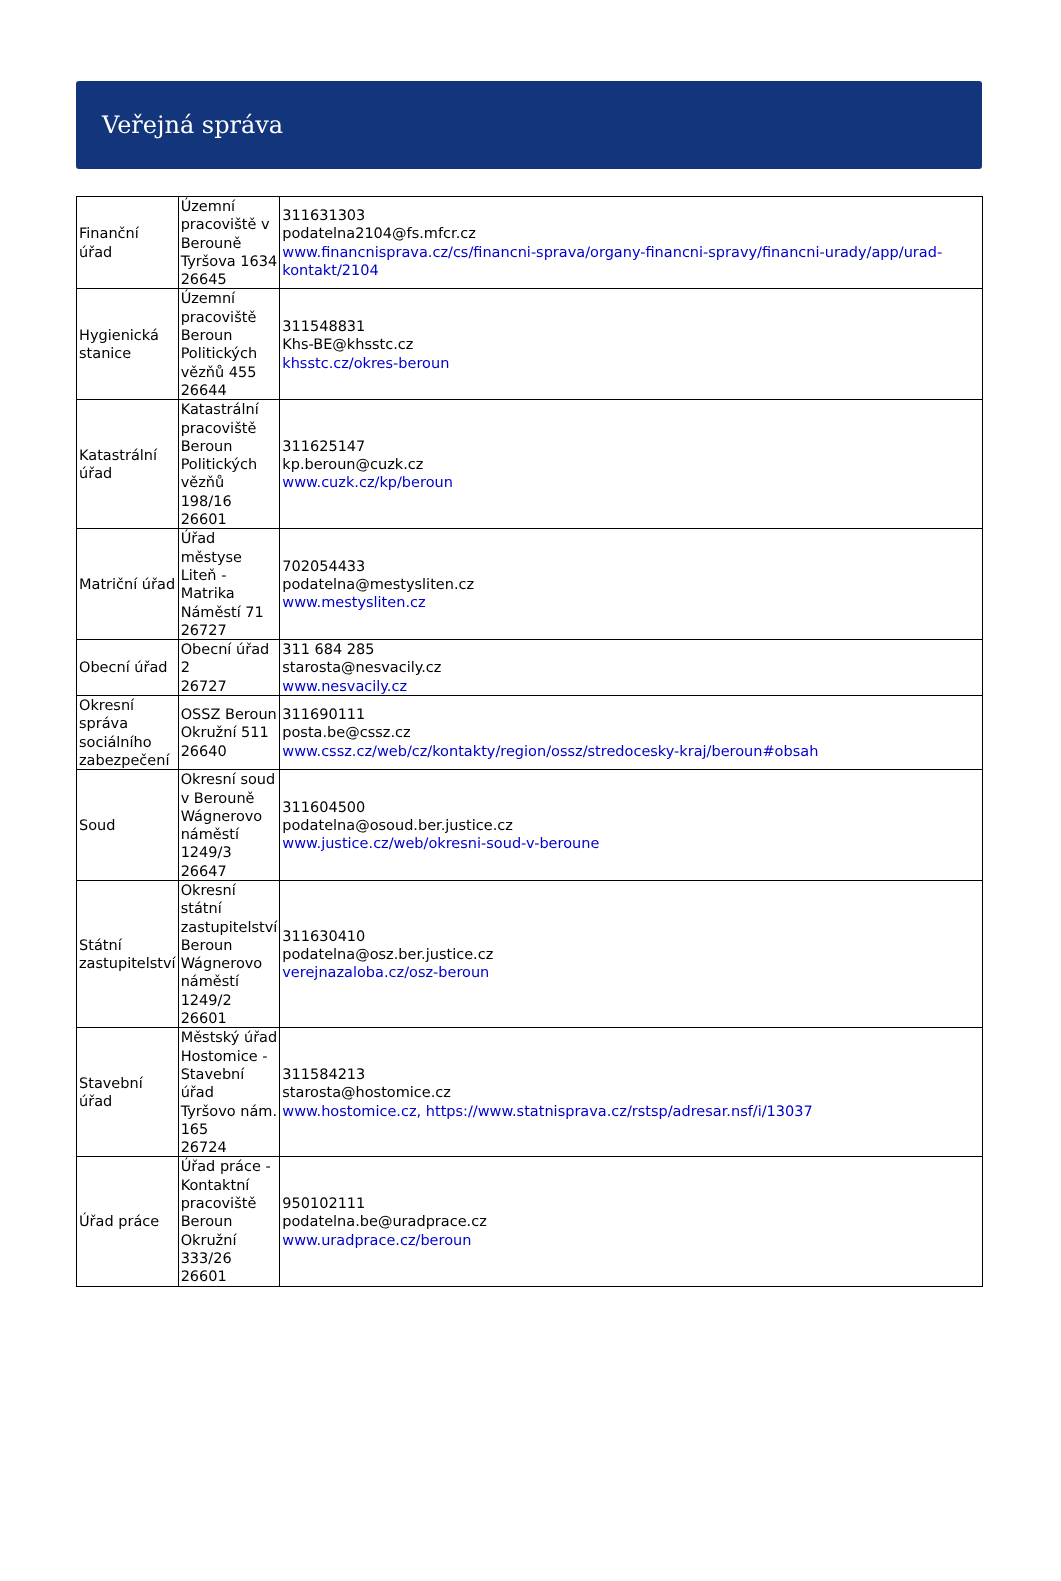Veřejná správa
| Finanční úřad | Územní pracoviště v Berouně Tyršova 1634 26645 | 311631303 podatelna2104@fs.mfcr.cz www.financnisprava.cz/cs/financni-sprava/organy-financni-spravy/financni-urady/app/urad-kontakt/2104 |
| Hygienická stanice | Územní pracoviště Beroun Politických vězňů 455 26644 | 311548831 Khs-BE@khsstc.cz khsstc.cz/okres-beroun |
| Katastrální úřad | Katastrální pracoviště Beroun Politických vězňů 198/16 26601 | 311625147 kp.beroun@cuzk.cz www.cuzk.cz/kp/beroun |
| Matriční úřad | Úřad městyse Liteň - Matrika Náměstí 71 26727 | 702054433 podatelna@mestysliten.cz www.mestysliten.cz |
| Obecní úřad | Obecní úřad 2 26727 | 311 684 285 starosta@nesvacily.cz www.nesvacily.cz |
| Okresní správa sociálního zabezpečení | OSSZ Beroun Okružní 511 26640 | 311690111 posta.be@cssz.cz www.cssz.cz/web/cz/kontakty/region/ossz/stredocesky-kraj/beroun#obsah |
| Soud | Okresní soud v Berouně Wágnerovo náměstí 1249/3 26647 | 311604500 podatelna@osoud.ber.justice.cz www.justice.cz/web/okresni-soud-v-beroune |
| Státní zastupitelství | Okresní státní zastupitelství Beroun Wágnerovo náměstí 1249/2 26601 | 311630410 podatelna@osz.ber.justice.cz verejnazaloba.cz/osz-beroun |
| Stavební úřad | Městský úřad Hostomice - Stavební úřad Tyršovo nám. 165 26724 | 311584213 starosta@hostomice.cz www.hostomice.cz, https://www.statnisprava.cz/rstsp/adresar.nsf/i/13037 |
| Úřad práce | Úřad práce - Kontaktní pracoviště Beroun Okružní 333/26 26601 | 950102111 podatelna.be@uradprace.cz www.uradprace.cz/beroun |